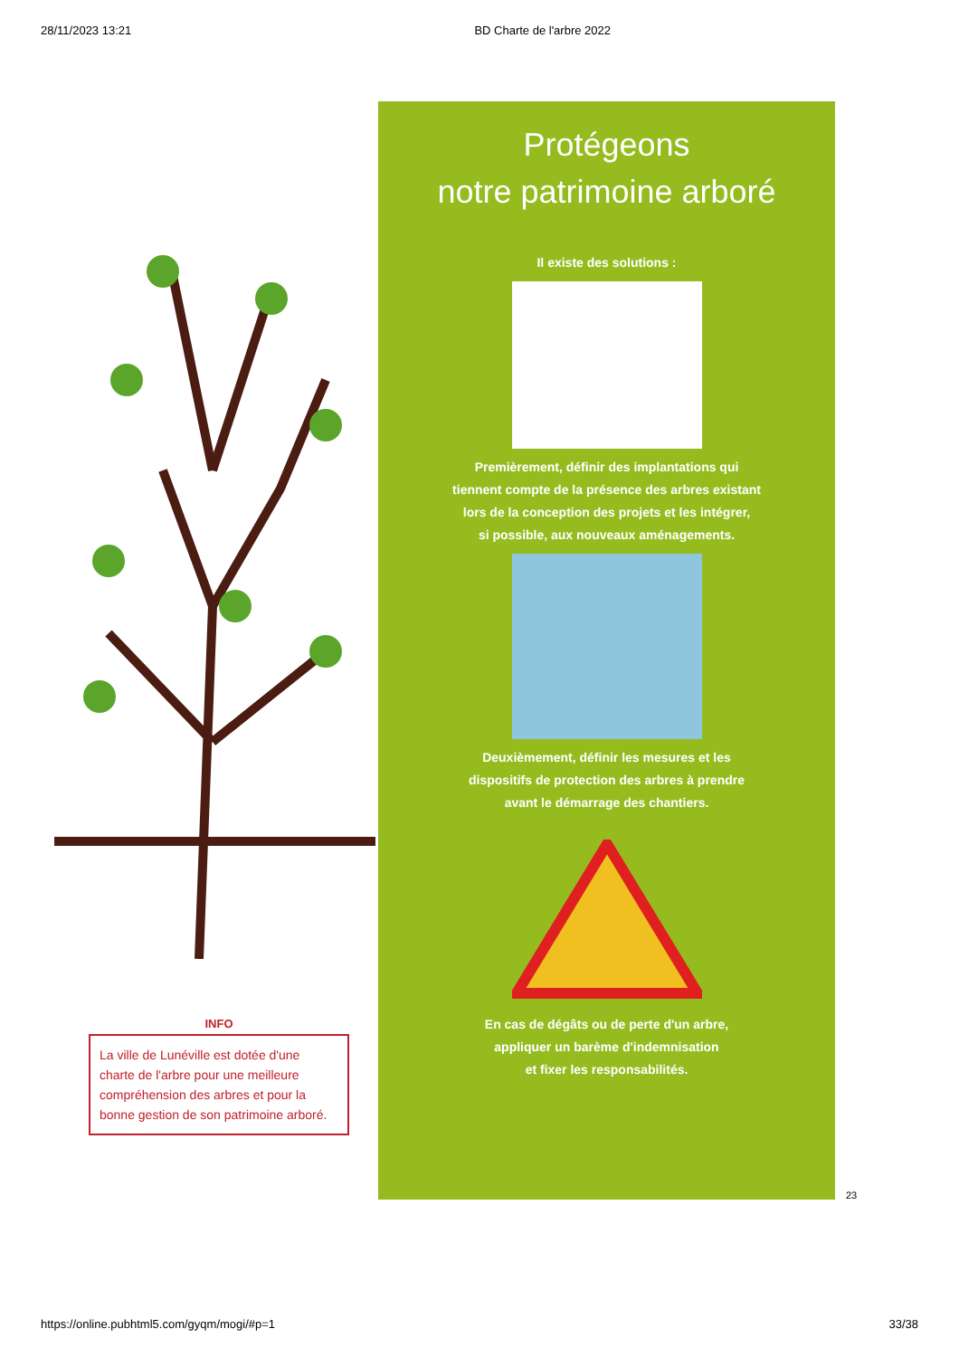28/11/2023 13:21 BD Charte de l'arbre 2022
INFO
La ville de Lunéville est dotée d'une charte de l'arbre pour une meilleure compréhension des arbres et pour la bonne gestion de son patrimoine arboré.
Protégeons
notre patrimoine arboré
Il existe des solutions :
Premièrement, définir des implantations qui
tiennent compte de la présence des arbres existant
lors de la conception des projets et les intégrer,
si possible, aux nouveaux aménagements.
Deuxièmement, définir les mesures et les
dispositifs de protection des arbres à prendre
avant le démarrage des chantiers.
En cas de dégâts ou de perte d'un arbre,
appliquer un barème d'indemnisation
et fixer les responsabilités.
23
https://online.pubhtml5.com/gyqm/mogi/#p=1 33/38